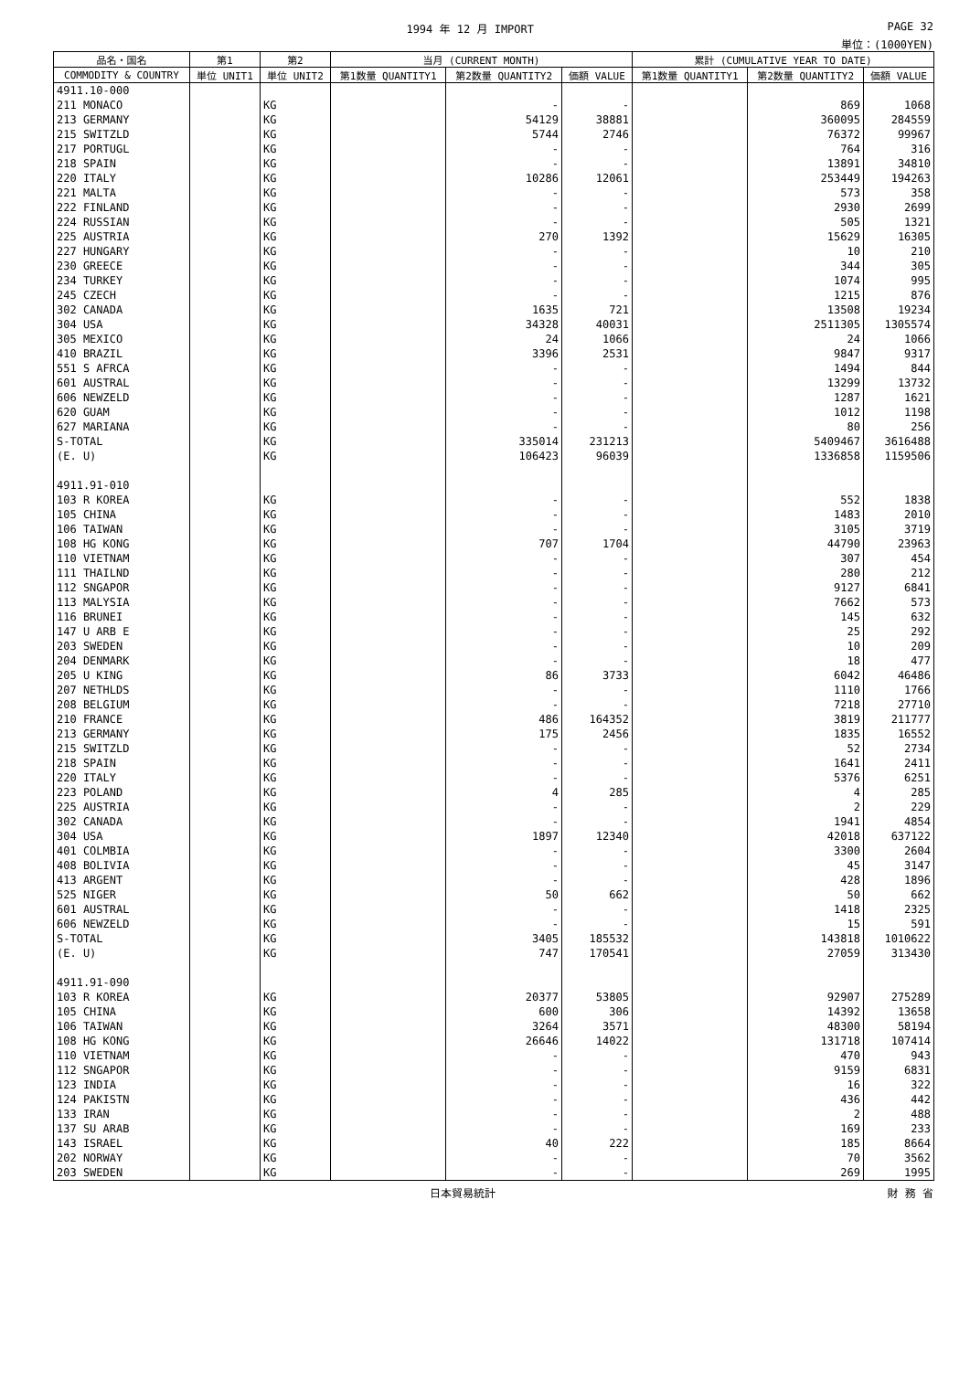1994 年 12 月 IMPORT PAGE 32
単位：(1000YEN)
| 品名・国名 | 第1 | 第2 | 当月 (CURRENT MONTH) | | | 累計 (CUMULATIVE YEAR TO DATE) | | |
| --- | --- | --- | --- | --- | --- | --- | --- | --- |
| COMMODITY & COUNTRY | 単位 UNIT1 | 単位 UNIT2 | 第1数量 QUANTITY1 | 第2数量 QUANTITY2 | 価額 VALUE | 第1数量 QUANTITY1 | 第2数量 QUANTITY2 | 価額 VALUE |
| 4911.10-000 | | | | | | | | |
| 211 MONACO | | KG | | - | - | | 869 | 1068 |
| 213 GERMANY | | KG | | 54129 | 38881 | | 360095 | 284559 |
| 215 SWITZLD | | KG | | 5744 | 2746 | | 76372 | 99967 |
| 217 PORTUGL | | KG | | - | - | | 764 | 316 |
| 218 SPAIN | | KG | | - | - | | 13891 | 34810 |
| 220 ITALY | | KG | | 10286 | 12061 | | 253449 | 194263 |
| 221 MALTA | | KG | | - | - | | 573 | 358 |
| 222 FINLAND | | KG | | - | - | | 2930 | 2699 |
| 224 RUSSIAN | | KG | | - | - | | 505 | 1321 |
| 225 AUSTRIA | | KG | | 270 | 1392 | | 15629 | 16305 |
| 227 HUNGARY | | KG | | - | - | | 10 | 210 |
| 230 GREECE | | KG | | - | - | | 344 | 305 |
| 234 TURKEY | | KG | | - | - | | 1074 | 995 |
| 245 CZECH | | KG | | - | - | | 1215 | 876 |
| 302 CANADA | | KG | | 1635 | 721 | | 13508 | 19234 |
| 304 USA | | KG | | 34328 | 40031 | | 2511305 | 1305574 |
| 305 MEXICO | | KG | | 24 | 1066 | | 24 | 1066 |
| 410 BRAZIL | | KG | | 3396 | 2531 | | 9847 | 9317 |
| 551 S AFRCA | | KG | | - | - | | 1494 | 844 |
| 601 AUSTRAL | | KG | | - | - | | 13299 | 13732 |
| 606 NEWZELD | | KG | | - | - | | 1287 | 1621 |
| 620 GUAM | | KG | | - | - | | 1012 | 1198 |
| 627 MARIANA | | KG | | - | - | | 80 | 256 |
| S-TOTAL | | KG | | 335014 | 231213 | | 5409467 | 3616488 |
| (E. U) | | KG | | 106423 | 96039 | | 1336858 | 1159506 |
| 4911.91-010 | | | | | | | | |
| 103 R KOREA | | KG | | - | - | | 552 | 1838 |
| 105 CHINA | | KG | | - | - | | 1483 | 2010 |
| 106 TAIWAN | | KG | | - | - | | 3105 | 3719 |
| 108 HG KONG | | KG | | 707 | 1704 | | 44790 | 23963 |
| 110 VIETNAM | | KG | | - | - | | 307 | 454 |
| 111 THAILND | | KG | | - | - | | 280 | 212 |
| 112 SNGAPOR | | KG | | - | - | | 9127 | 6841 |
| 113 MALYSIA | | KG | | - | - | | 7662 | 573 |
| 116 BRUNEI | | KG | | - | - | | 145 | 632 |
| 147 U ARB E | | KG | | - | - | | 25 | 292 |
| 203 SWEDEN | | KG | | - | - | | 10 | 209 |
| 204 DENMARK | | KG | | - | - | | 18 | 477 |
| 205 U KING | | KG | | 86 | 3733 | | 6042 | 46486 |
| 207 NETHLDS | | KG | | - | - | | 1110 | 1766 |
| 208 BELGIUM | | KG | | - | - | | 7218 | 27710 |
| 210 FRANCE | | KG | | 486 | 164352 | | 3819 | 211777 |
| 213 GERMANY | | KG | | 175 | 2456 | | 1835 | 16552 |
| 215 SWITZLD | | KG | | - | - | | 52 | 2734 |
| 218 SPAIN | | KG | | - | - | | 1641 | 2411 |
| 220 ITALY | | KG | | - | - | | 5376 | 6251 |
| 223 POLAND | | KG | | 4 | 285 | | 4 | 285 |
| 225 AUSTRIA | | KG | | - | - | | 2 | 229 |
| 302 CANADA | | KG | | - | - | | 1941 | 4854 |
| 304 USA | | KG | | 1897 | 12340 | | 42018 | 637122 |
| 401 COLMBIA | | KG | | - | - | | 3300 | 2604 |
| 408 BOLIVIA | | KG | | - | - | | 45 | 3147 |
| 413 ARGENT | | KG | | - | - | | 428 | 1896 |
| 525 NIGER | | KG | | 50 | 662 | | 50 | 662 |
| 601 AUSTRAL | | KG | | - | - | | 1418 | 2325 |
| 606 NEWZELD | | KG | | - | - | | 15 | 591 |
| S-TOTAL | | KG | | 3405 | 185532 | | 143818 | 1010622 |
| (E. U) | | KG | | 747 | 170541 | | 27059 | 313430 |
| 4911.91-090 | | | | | | | | |
| 103 R KOREA | | KG | | 20377 | 53805 | | 92907 | 275289 |
| 105 CHINA | | KG | | 600 | 306 | | 14392 | 13658 |
| 106 TAIWAN | | KG | | 3264 | 3571 | | 48300 | 58194 |
| 108 HG KONG | | KG | | 26646 | 14022 | | 131718 | 107414 |
| 110 VIETNAM | | KG | | - | - | | 470 | 943 |
| 112 SNGAPOR | | KG | | - | - | | 9159 | 6831 |
| 123 INDIA | | KG | | - | - | | 16 | 322 |
| 124 PAKISTN | | KG | | - | - | | 436 | 442 |
| 133 IRAN | | KG | | - | - | | 2 | 488 |
| 137 SU ARAB | | KG | | - | - | | 169 | 233 |
| 143 ISRAEL | | KG | | 40 | 222 | | 185 | 8664 |
| 202 NORWAY | | KG | | - | - | | 70 | 3562 |
| 203 SWEDEN | | KG | | - | - | | 269 | 1995 |
日本貿易統計 財 務 省